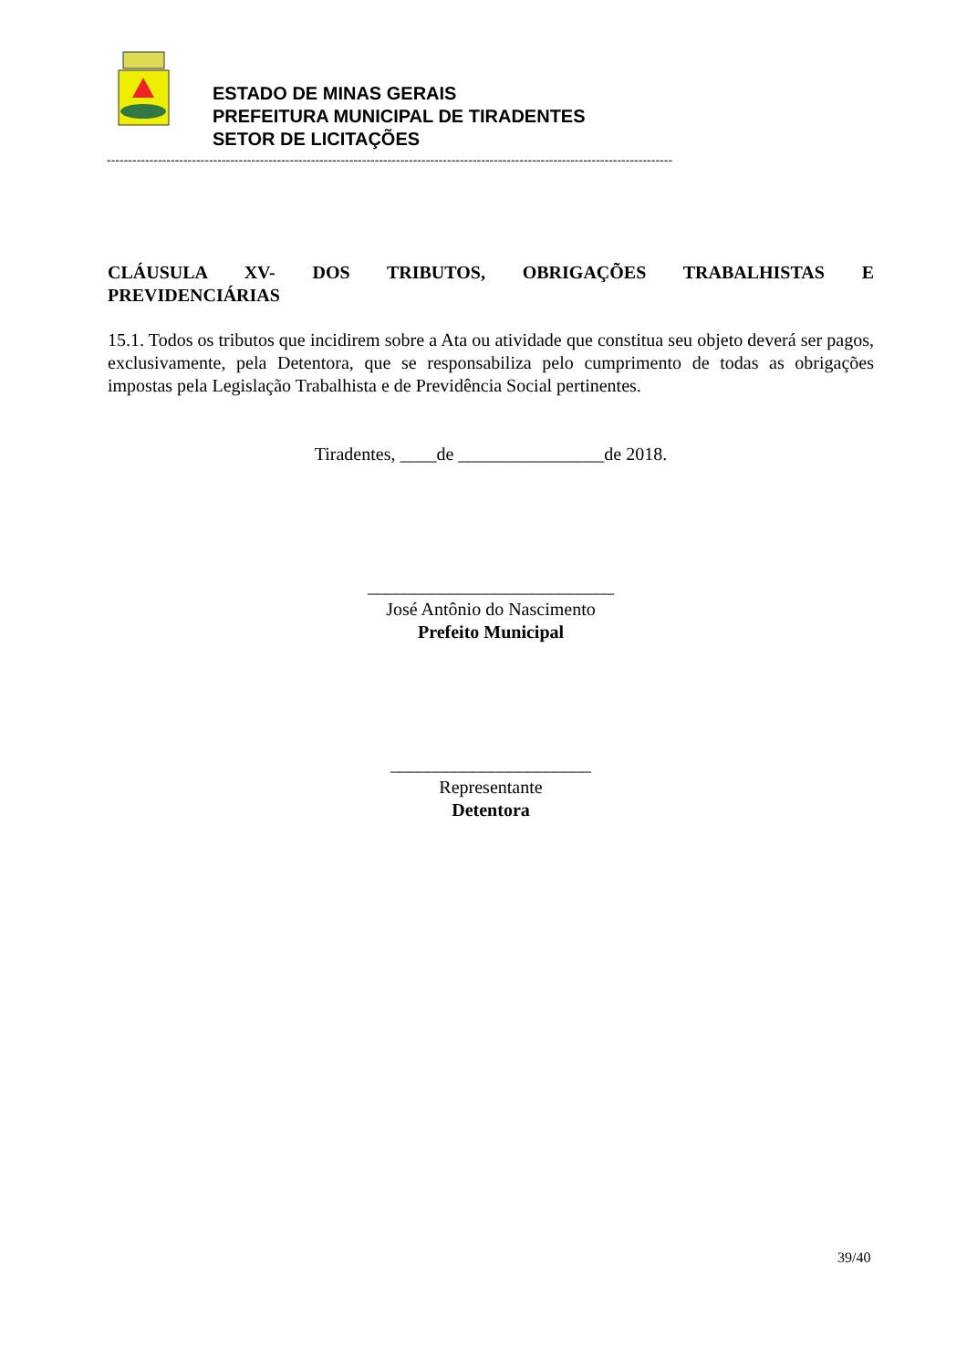ESTADO DE MINAS GERAIS
PREFEITURA MUNICIPAL DE TIRADENTES
SETOR DE LICITAÇÕES
-------------------------------------------------------------------------------------------------------------------------------------
CLÁUSULA XV- DOS TRIBUTOS, OBRIGAÇÕES TRABALHISTAS E
PREVIDENCIÁRIAS
15.1. Todos os tributos que incidirem sobre a Ata ou atividade que constitua seu objeto deverá ser pagos, exclusivamente, pela Detentora, que se responsabiliza pelo cumprimento de todas as obrigações impostas pela Legislação Trabalhista e de Previdência Social pertinentes.
Tiradentes, ____de ________________de 2018.
___________________________
José Antônio do Nascimento
Prefeito Municipal
______________________
Representante
Detentora
39/40